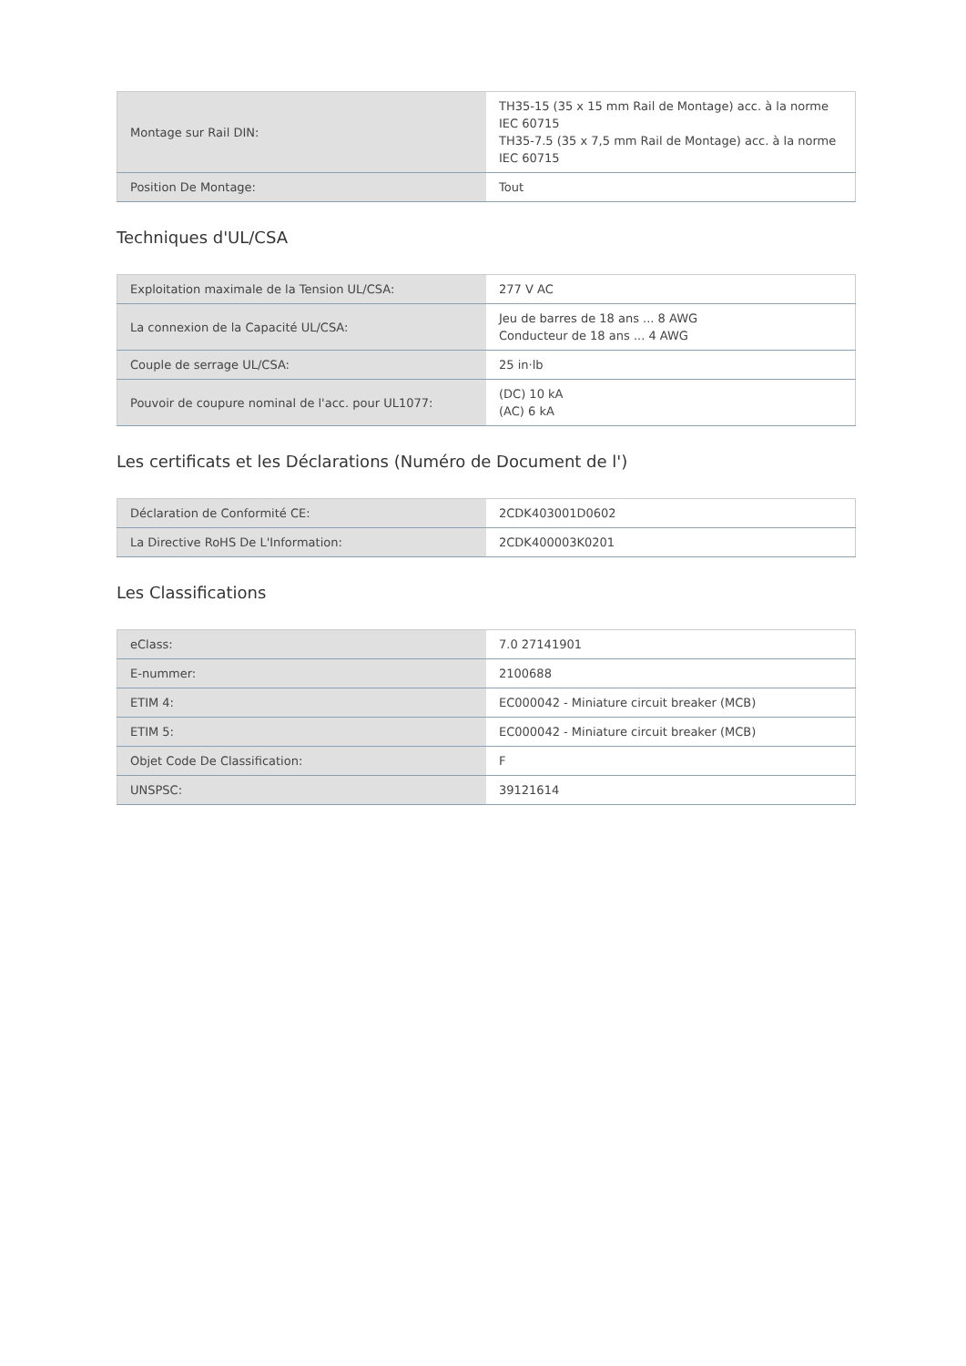| Montage sur Rail DIN: | TH35-15 (35 x 15 mm Rail de Montage) acc. à la norme IEC 60715 TH35-7.5 (35 x 7,5 mm Rail de Montage) acc. à la norme IEC 60715 |
| Position De Montage: | Tout |
Techniques d'UL/CSA
| Exploitation maximale de la Tension UL/CSA: | 277 V AC |
| La connexion de la Capacité UL/CSA: | Jeu de barres de 18 ans ... 8 AWG Conducteur de 18 ans ... 4 AWG |
| Couple de serrage UL/CSA: | 25 in·lb |
| Pouvoir de coupure nominal de l'acc. pour UL1077: | (DC) 10 kA (AC) 6 kA |
Les certificats et les Déclarations (Numéro de Document de l')
| Déclaration de Conformité CE: | 2CDK403001D0602 |
| La Directive RoHS De L'Information: | 2CDK400003K0201 |
Les Classifications
| eClass: | 7.0 27141901 |
| E-nummer: | 2100688 |
| ETIM 4: | EC000042 - Miniature circuit breaker (MCB) |
| ETIM 5: | EC000042 - Miniature circuit breaker (MCB) |
| Objet Code De Classification: | F |
| UNSPSC: | 39121614 |